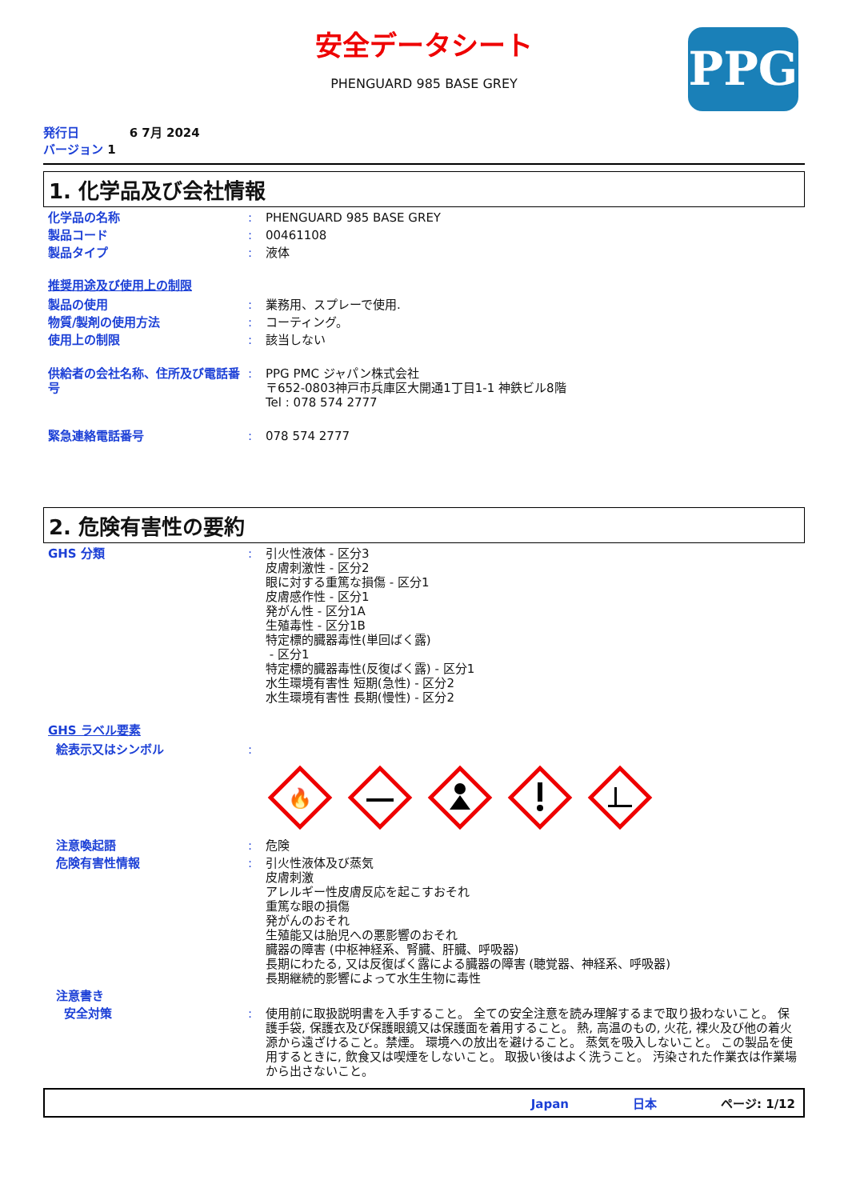安全データシート
PHENGUARD 985 BASE GREY
PPG
発行日 6 7月 2024
バージョン 1
1. 化学品及び会社情報
化学品の名称 : PHENGUARD 985 BASE GREY
製品コード : 00461108
製品タイプ : 液体
推奨用途及び使用上の制限
製品の使用 : 業務用、スプレーで使用.
物質/製剤の使用方法 : コーティング。
使用上の制限 : 該当しない
供給者の会社名称、住所及び電話番号
: PPG PMC ジャパン株式会社
〒652-0803神戸市兵庫区大開通1丁目1-1 神鉄ビル8階
Tel : 078 574 2777
緊急連絡電話番号 : 078 574 2777
2. 危険有害性の要約
GHS 分類 : 引火性液体 - 区分3
皮膚刺激性 - 区分2
眼に対する重篤な損傷 - 区分1
皮膚感作性 - 区分1
発がん性 - 区分1A
生殖毒性 - 区分1B
特定標的臓器毒性(単回ばく露)
- 区分1
特定標的臓器毒性(反復ばく露) - 区分1
水生環境有害性 短期(急性) - 区分2
水生環境有害性 長期(慢性) - 区分2
GHS ラベル要素
絵表示又はシンボル :
🔥
注意喚起語 : 危険
危険有害性情報 : 引火性液体及び蒸気
皮膚刺激
アレルギー性皮膚反応を起こすおそれ
重篤な眼の損傷
発がんのおそれ
生殖能又は胎児への悪影響のおそれ
臓器の障害 (中枢神経系、腎臓、肝臓、呼吸器)
長期にわたる, 又は反復ばく露による臓器の障害 (聴覚器、神経系、呼吸器)
長期継続的影響によって水生生物に毒性
注意書き
安全対策 : 使用前に取扱説明書を入手すること。 全ての安全注意を読み理解するまで取り扱わないこと。 保護手袋, 保護衣及び保護眼鏡又は保護面を着用すること。 熱, 高温のもの, 火花, 裸火及び他の着火源から遠ざけること。禁煙。 環境への放出を避けること。 蒸気を吸入しないこと。 この製品を使用するときに, 飲食又は喫煙をしないこと。 取扱い後はよく洗うこと。 汚染された作業衣は作業場から出さないこと。
Japan 日本 ページ: 1/12